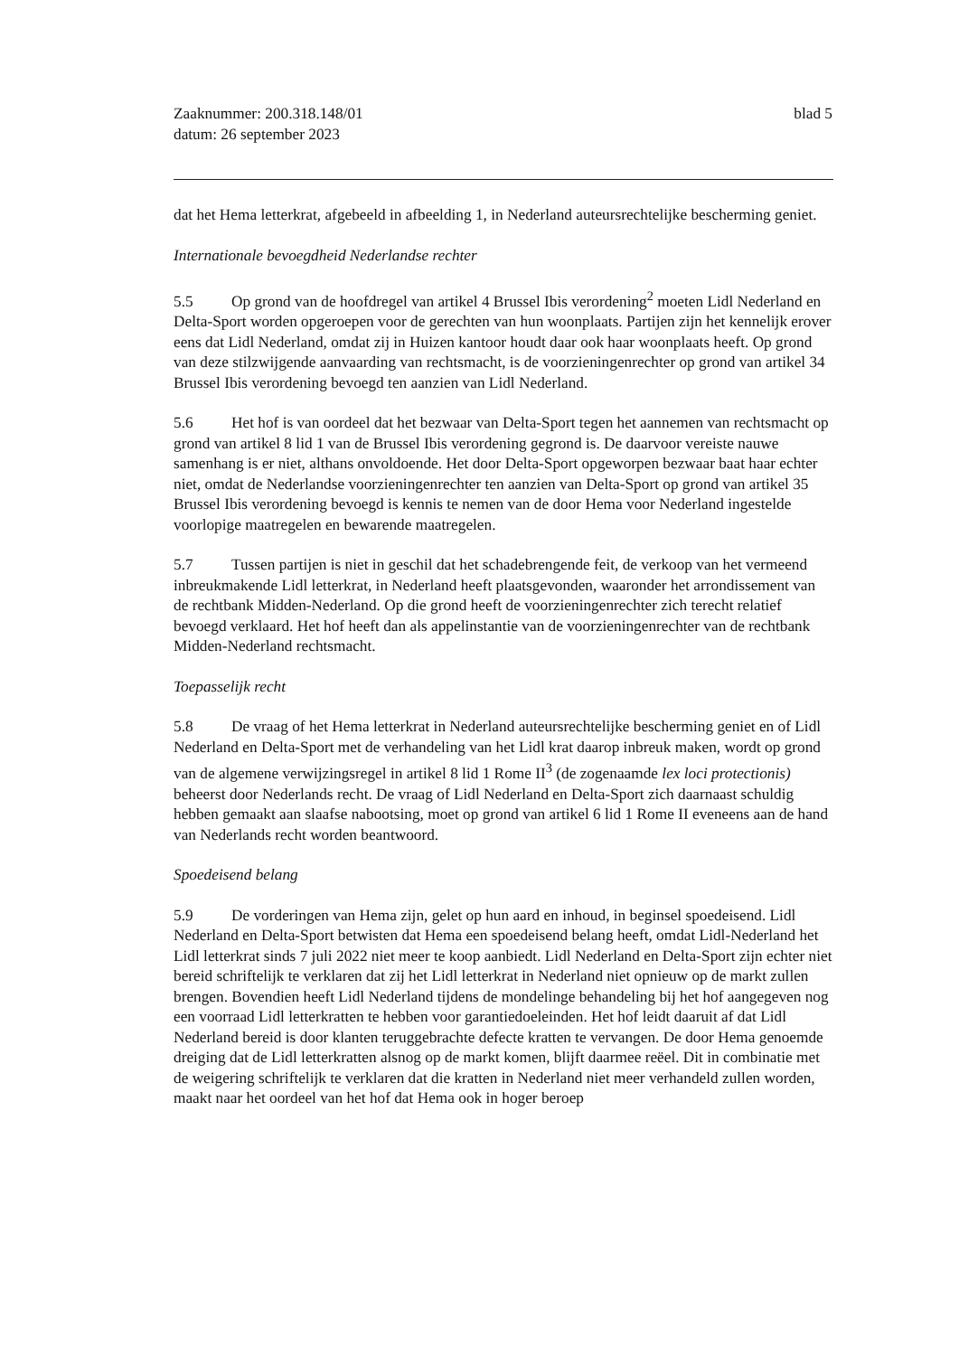Zaaknummer: 200.318.148/01
datum: 26 september 2023
blad 5
dat het Hema letterkrat, afgebeeld in afbeelding 1, in Nederland auteursrechtelijke bescherming geniet.
Internationale bevoegdheid Nederlandse rechter
5.5 Op grond van de hoofdregel van artikel 4 Brussel Ibis verordening<sup>2</sup> moeten Lidl Nederland en Delta-Sport worden opgeroepen voor de gerechten van hun woonplaats. Partijen zijn het kennelijk erover eens dat Lidl Nederland, omdat zij in Huizen kantoor houdt daar ook haar woonplaats heeft. Op grond van deze stilzwijgende aanvaarding van rechtsmacht, is de voorzieningenrechter op grond van artikel 34 Brussel Ibis verordening bevoegd ten aanzien van Lidl Nederland.
5.6 Het hof is van oordeel dat het bezwaar van Delta-Sport tegen het aannemen van rechtsmacht op grond van artikel 8 lid 1 van de Brussel Ibis verordening gegrond is. De daarvoor vereiste nauwe samenhang is er niet, althans onvoldoende. Het door Delta-Sport opgeworpen bezwaar baat haar echter niet, omdat de Nederlandse voorzieningenrechter ten aanzien van Delta-Sport op grond van artikel 35 Brussel Ibis verordening bevoegd is kennis te nemen van de door Hema voor Nederland ingestelde voorlopige maatregelen en bewarende maatregelen.
5.7 Tussen partijen is niet in geschil dat het schadebrengende feit, de verkoop van het vermeend inbreukmakende Lidl letterkrat, in Nederland heeft plaatsgevonden, waaronder het arrondissement van de rechtbank Midden-Nederland. Op die grond heeft de voorzieningenrechter zich terecht relatief bevoegd verklaard. Het hof heeft dan als appelinstantie van de voorzieningenrechter van de rechtbank Midden-Nederland rechtsmacht.
Toepasselijk recht
5.8 De vraag of het Hema letterkrat in Nederland auteursrechtelijke bescherming geniet en of Lidl Nederland en Delta-Sport met de verhandeling van het Lidl krat daarop inbreuk maken, wordt op grond van de algemene verwijzingsregel in artikel 8 lid 1 Rome II<sup>3</sup> (de zogenaamde lex loci protectionis) beheerst door Nederlands recht. De vraag of Lidl Nederland en Delta-Sport zich daarnaast schuldig hebben gemaakt aan slaafse nabootsing, moet op grond van artikel 6 lid 1 Rome II eveneens aan de hand van Nederlands recht worden beantwoord.
Spoedeisend belang
5.9 De vorderingen van Hema zijn, gelet op hun aard en inhoud, in beginsel spoedeisend. Lidl Nederland en Delta-Sport betwisten dat Hema een spoedeisend belang heeft, omdat Lidl-Nederland het Lidl letterkrat sinds 7 juli 2022 niet meer te koop aanbiedt. Lidl Nederland en Delta-Sport zijn echter niet bereid schriftelijk te verklaren dat zij het Lidl letterkrat in Nederland niet opnieuw op de markt zullen brengen. Bovendien heeft Lidl Nederland tijdens de mondelinge behandeling bij het hof aangegeven nog een voorraad Lidl letterkratten te hebben voor garantiedoeleinden. Het hof leidt daaruit af dat Lidl Nederland bereid is door klanten teruggebrachte defecte kratten te vervangen. De door Hema genoemde dreiging dat de Lidl letterkratten alsnog op de markt komen, blijft daarmee reëel. Dit in combinatie met de weigering schriftelijk te verklaren dat die kratten in Nederland niet meer verhandeld zullen worden, maakt naar het oordeel van het hof dat Hema ook in hoger beroep